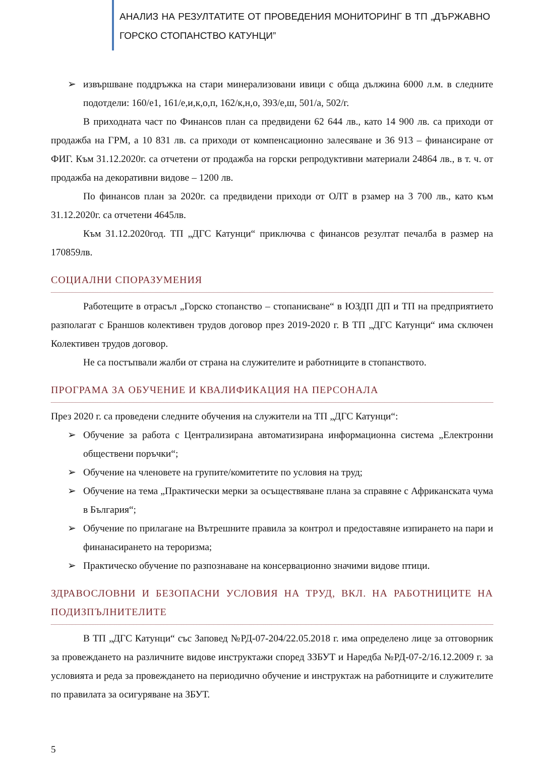АНАЛИЗ НА РЕЗУЛТАТИТЕ ОТ ПРОВЕДЕНИЯ МОНИТОРИНГ В ТП „ДЪРЖАВНО ГОРСКО СТОПАНСТВО КАТУНЦИ”
➢ извършване поддръжка на стари минерализовани ивици с обща дължина 6000 л.м. в следните подотдели: 160/е1, 161/е,и,к,о,п, 162/к,н,о, 393/е,ш, 501/а, 502/г.
В приходната част по Финансов план са предвидени 62 644 лв., като 14 900 лв. са приходи от продажба на ГРМ, а 10 831 лв. са приходи от компенсационно залесяване и 36 913 – финансиране от ФИГ. Към 31.12.2020г. са отчетени от продажба на горски репродуктивни материали 24864 лв., в т. ч. от продажба на декоративни видове – 1200 лв.
По финансов план за 2020г. са предвидени приходи от ОЛТ в рзамер на 3 700 лв., като към 31.12.2020г. са отчетени 4645лв.
Към 31.12.2020год. ТП „ДГС Катунци“ приключва с финансов резултат печалба в размер на 170859лв.
СОЦИАЛНИ СПОРАЗУМЕНИЯ
Работещите в отрасъл „Горско стопанство – стопанисване“ в ЮЗДП ДП и ТП на предприятието разполагат с Браншов колективен трудов договор през 2019-2020 г. В ТП „ДГС Катунци“ има сключен Колективен трудов договор.
Не са постъпвали жалби от страна на служителите и работниците в стопанството.
ПРОГРАМА ЗА ОБУЧЕНИЕ И КВАЛИФИКАЦИЯ НА ПЕРСОНАЛА
През 2020 г. са проведени следните обучения на служители на ТП „ДГС Катунци“:
➢ Обучение за работа с Централизирана автоматизирана информационна система „Електронни обществени поръчки“;
➢ Обучение на членовете на групите/комитетите по условия на труд;
➢ Обучение на тема „Практически мерки за осъществяване плана за справяне с Африканската чума в България“;
➢ Обучение по прилагане на Вътрешните правила за контрол и предоставяне изпирането на пари и финанасирането на тероризма;
➢ Практическо обучение по разпознаване на консервационно значими видове птици.
ЗДРАВОСЛОВНИ И БЕЗОПАСНИ УСЛОВИЯ НА ТРУД, ВКЛ. НА РАБОТНИЦИТЕ НА ПОДИЗПЪЛНИТЕЛИТЕ
В ТП „ДГС Катунци“ със Заповед №РД-07-204/22.05.2018 г. има определено лице за отговорник за провеждането на различните видове инструктажи според ЗЗБУТ и Наредба №РД-07-2/16.12.2009 г. за условията и реда за провеждането на периодично обучение и инструктаж на работниците и служителите по правилата за осигуряване на ЗБУТ.
5